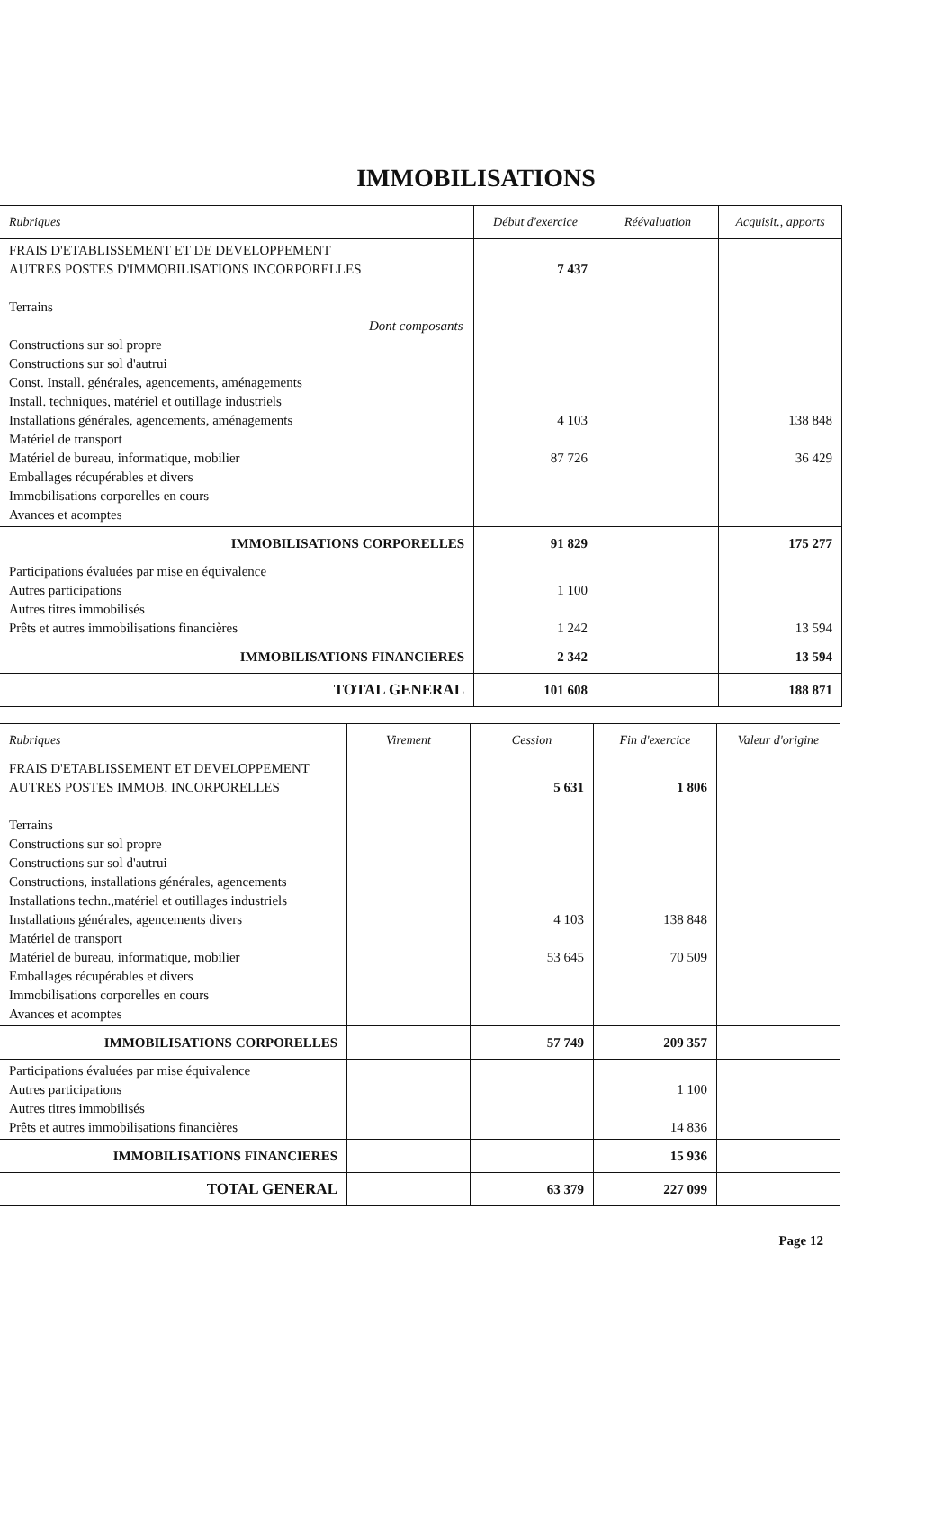IMMOBILISATIONS
| Rubriques | Début d'exercice | Réévaluation | Acquisit., apports |
| --- | --- | --- | --- |
| FRAIS D'ETABLISSEMENT ET DE DEVELOPPEMENT AUTRES POSTES D'IMMOBILISATIONS INCORPORELLES Terrains Dont composants Constructions sur sol propre Constructions sur sol d'autrui Const. Install. générales, agencements, aménagements Install. techniques, matériel et outillage industriels Installations générales, agencements, aménagements Matériel de transport Matériel de bureau, informatique, mobilier Emballages récupérables et divers Immobilisations corporelles en cours Avances et acomptes | 7 437 4 103 87 726 | | 138 848 36 429 |
| IMMOBILISATIONS CORPORELLES | 91 829 | | 175 277 |
| Participations évaluées par mise en équivalence Autres participations Autres titres immobilisés Prêts et autres immobilisations financières | 1 100 1 242 | | 13 594 |
| IMMOBILISATIONS FINANCIERES | 2 342 | | 13 594 |
| TOTAL GENERAL | 101 608 | | 188 871 |
| Rubriques | Virement | Cession | Fin d'exercice | Valeur d'origine |
| --- | --- | --- | --- | --- |
| FRAIS D'ETABLISSEMENT ET DEVELOPPEMENT AUTRES POSTES IMMOB. INCORPORELLES Terrains Constructions sur sol propre Constructions sur sol d'autrui Constructions, installations générales, agencements Installations techn.,matériel et outillages industriels Installations générales, agencements divers Matériel de transport Matériel de bureau, informatique, mobilier Emballages récupérables et divers Immobilisations corporelles en cours Avances et acomptes | | 5 631 4 103 53 645 | 1 806 138 848 70 509 | |
| IMMOBILISATIONS CORPORELLES | | 57 749 | 209 357 | |
| Participations évaluées par mise équivalence Autres participations Autres titres immobilisés Prêts et autres immobilisations financières | | | 1 100 14 836 | |
| IMMOBILISATIONS FINANCIERES | | | 15 936 | |
| TOTAL GENERAL | | 63 379 | 227 099 | |
Page 12